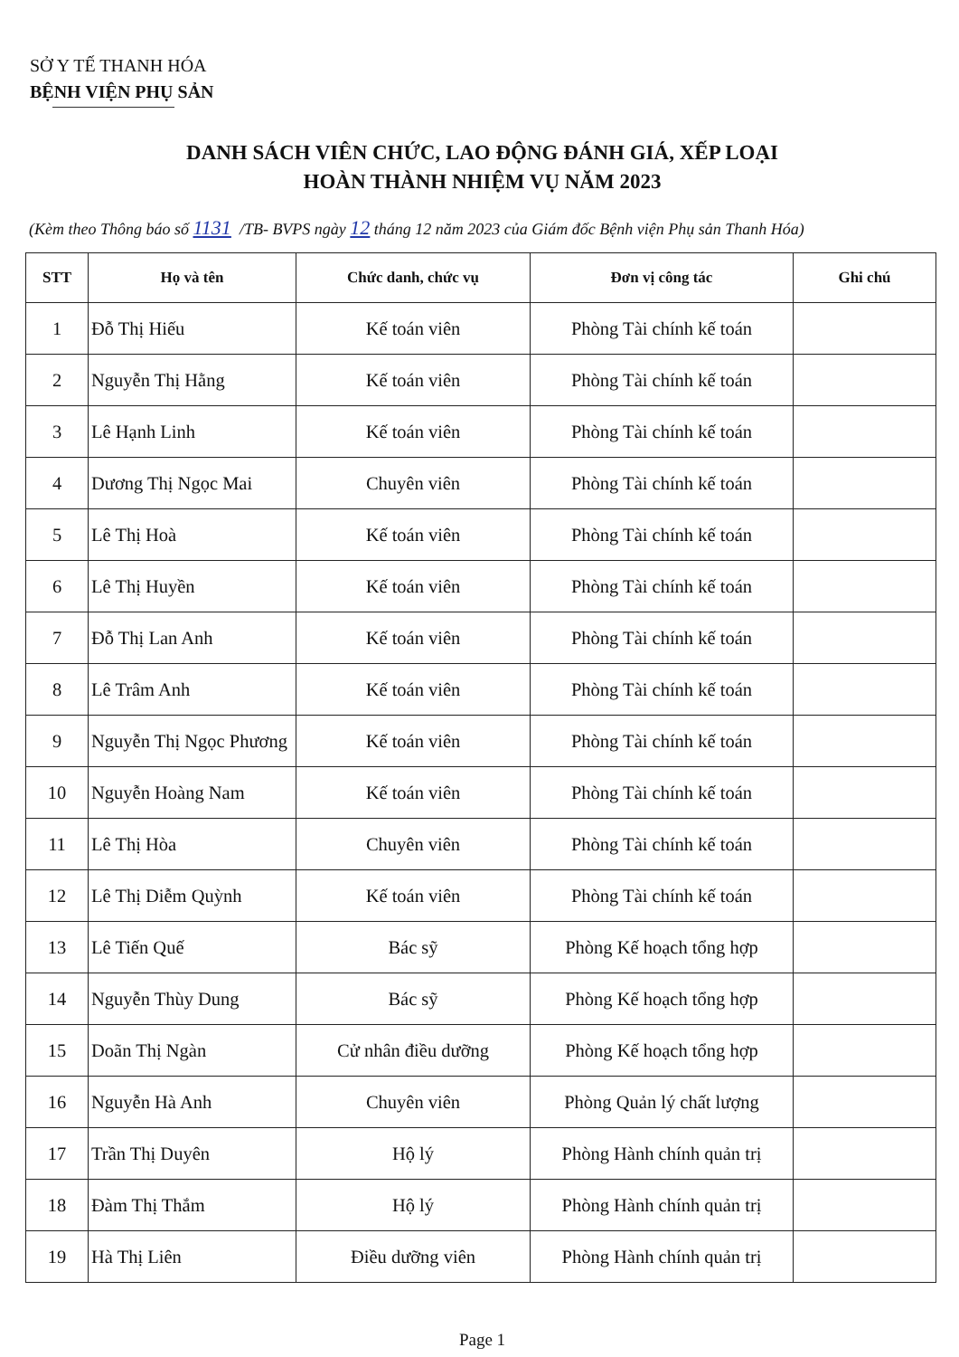SỞ Y TẾ THANH HÓA
BỆNH VIỆN PHỤ SẢN
DANH SÁCH VIÊN CHỨC, LAO ĐỘNG ĐÁNH GIÁ, XẾP LOẠI
HOÀN THÀNH NHIỆM VỤ NĂM 2023
(Kèm theo Thông báo số 1131 /TB- BVPS ngày 12 tháng 12 năm 2023 của Giám đốc Bệnh viện Phụ sản Thanh Hóa)
| STT | Họ và tên | Chức danh, chức vụ | Đơn vị công tác | Ghi chú |
| --- | --- | --- | --- | --- |
| 1 | Đỗ Thị Hiếu | Kế toán viên | Phòng Tài chính kế toán | |
| 2 | Nguyễn Thị Hằng | Kế toán viên | Phòng Tài chính kế toán | |
| 3 | Lê Hạnh Linh | Kế toán viên | Phòng Tài chính kế toán | |
| 4 | Dương Thị Ngọc Mai | Chuyên viên | Phòng Tài chính kế toán | |
| 5 | Lê Thị Hoà | Kế toán viên | Phòng Tài chính kế toán | |
| 6 | Lê Thị Huyền | Kế toán viên | Phòng Tài chính kế toán | |
| 7 | Đỗ Thị Lan Anh | Kế toán viên | Phòng Tài chính kế toán | |
| 8 | Lê Trâm Anh | Kế toán viên | Phòng Tài chính kế toán | |
| 9 | Nguyễn Thị Ngọc Phương | Kế toán viên | Phòng Tài chính kế toán | |
| 10 | Nguyễn Hoàng Nam | Kế toán viên | Phòng Tài chính kế toán | |
| 11 | Lê Thị Hòa | Chuyên viên | Phòng Tài chính kế toán | |
| 12 | Lê Thị Diễm Quỳnh | Kế toán viên | Phòng Tài chính kế toán | |
| 13 | Lê Tiến Quế | Bác sỹ | Phòng Kế hoạch tổng hợp | |
| 14 | Nguyễn Thùy Dung | Bác sỹ | Phòng Kế hoạch tổng hợp | |
| 15 | Doãn Thị Ngàn | Cử nhân điều dưỡng | Phòng Kế hoạch tổng hợp | |
| 16 | Nguyễn Hà Anh | Chuyên viên | Phòng Quản lý chất lượng | |
| 17 | Trần Thị Duyên | Hộ lý | Phòng Hành chính quản trị | |
| 18 | Đàm Thị Thắm | Hộ lý | Phòng Hành chính quản trị | |
| 19 | Hà Thị Liên | Điều dưỡng viên | Phòng Hành chính quản trị | |
Page 1